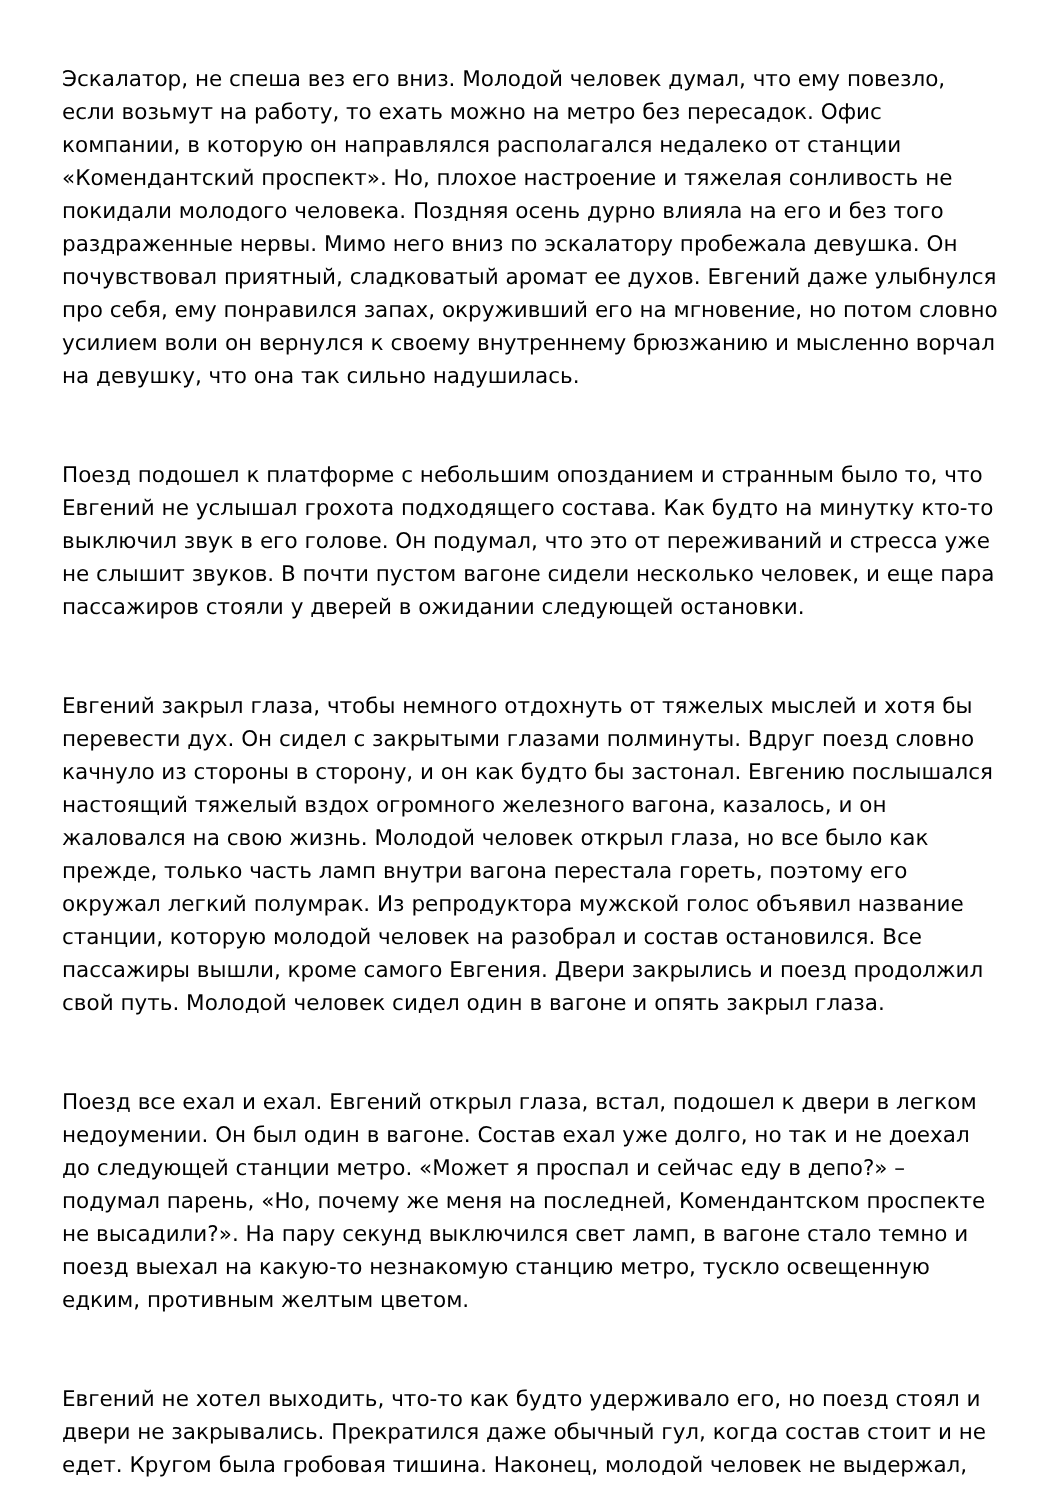Эскалатор, не спеша вез его вниз. Молодой человек думал, что ему повезло, если возьмут на работу, то ехать можно на метро без пересадок. Офис компании, в которую он направлялся располагался недалеко от станции «Комендантский проспект». Но, плохое настроение и тяжелая сонливость не покидали молодого человека. Поздняя осень дурно влияла на его и без того раздраженные нервы. Мимо него вниз по эскалатору пробежала девушка. Он почувствовал приятный, сладковатый аромат ее духов. Евгений даже улыбнулся про себя, ему понравился запах, окруживший его на мгновение, но потом словно усилием воли он вернулся к своему внутреннему брюзжанию и мысленно ворчал на девушку, что она так сильно надушилась.
Поезд подошел к платформе с небольшим опозданием и странным было то, что Евгений не услышал грохота подходящего состава. Как будто на минутку кто-то выключил звук в его голове. Он подумал, что это от переживаний и стресса уже не слышит звуков. В почти пустом вагоне сидели несколько человек, и еще пара пассажиров стояли у дверей в ожидании следующей остановки.
Евгений закрыл глаза, чтобы немного отдохнуть от тяжелых мыслей и хотя бы перевести дух. Он сидел с закрытыми глазами полминуты. Вдруг поезд словно качнуло из стороны в сторону, и он как будто бы застонал. Евгению послышался настоящий тяжелый вздох огромного железного вагона, казалось, и он жаловался на свою жизнь. Молодой человек открыл глаза, но все было как прежде, только часть ламп внутри вагона перестала гореть, поэтому его окружал легкий полумрак. Из репродуктора мужской голос объявил название станции, которую молодой человек на разобрал и состав остановился. Все пассажиры вышли, кроме самого Евгения. Двери закрылись и поезд продолжил свой путь. Молодой человек сидел один в вагоне и опять закрыл глаза.
Поезд все ехал и ехал. Евгений открыл глаза, встал, подошел к двери в легком недоумении. Он был один в вагоне. Состав ехал уже долго, но так и не доехал до следующей станции метро. «Может я проспал и сейчас еду в депо?» – подумал парень, «Но, почему же меня на последней, Комендантском проспекте не высадили?». На пару секунд выключился свет ламп, в вагоне стало темно и поезд выехал на какую-то незнакомую станцию метро, тускло освещенную едким, противным желтым цветом.
Евгений не хотел выходить, что-то как будто удерживало его, но поезд стоял и двери не закрывались. Прекратился даже обычный гул, когда состав стоит и не едет. Кругом была гробовая тишина. Наконец, молодой человек не выдержал,